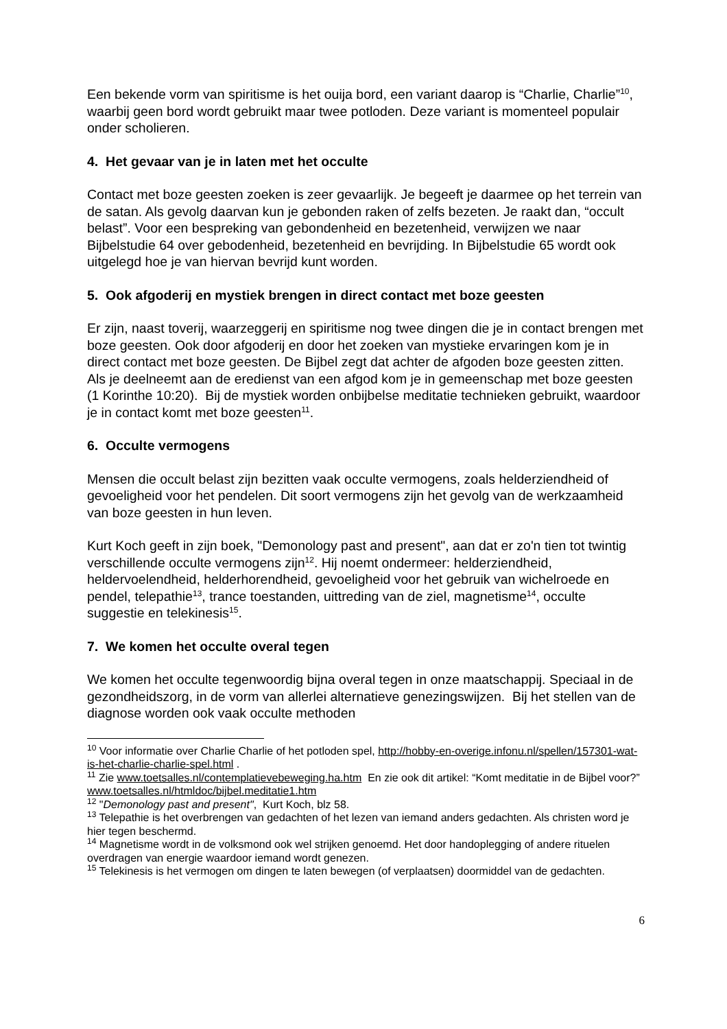Een bekende vorm van spiritisme is het ouija bord, een variant daarop is “Charlie, Charlie”<sup>10</sup>, waarbij geen bord wordt gebruikt maar twee potloden. Deze variant is momenteel populair onder scholieren.
4. Het gevaar van je in laten met het occulte
Contact met boze geesten zoeken is zeer gevaarlijk. Je begeeft je daarmee op het terrein van de satan. Als gevolg daarvan kun je gebonden raken of zelfs bezeten. Je raakt dan, “occult belast”. Voor een bespreking van gebondenheid en bezetenheid, verwijzen we naar Bijbelstudie 64 over gebodenheid, bezetenheid en bevrijding. In Bijbelstudie 65 wordt ook uitgelegd hoe je van hiervan bevrijd kunt worden.
5. Ook afgoderij en mystiek brengen in direct contact met boze geesten
Er zijn, naast toverij, waarzeggerij en spiritisme nog twee dingen die je in contact brengen met boze geesten. Ook door afgoderij en door het zoeken van mystieke ervaringen kom je in direct contact met boze geesten. De Bijbel zegt dat achter de afgoden boze geesten zitten. Als je deelneemt aan de eredienst van een afgod kom je in gemeenschap met boze geesten (1 Korinthe 10:20). Bij de mystiek worden onbijbelse meditatie technieken gebruikt, waardoor je in contact komt met boze geesten<sup>11</sup>.
6. Occulte vermogens
Mensen die occult belast zijn bezitten vaak occulte vermogens, zoals helderziendheid of gevoeligheid voor het pendelen. Dit soort vermogens zijn het gevolg van de werkzaamheid van boze geesten in hun leven.
Kurt Koch geeft in zijn boek, "Demonology past and present", aan dat er zo'n tien tot twintig verschillende occulte vermogens zijn<sup>12</sup>. Hij noemt ondermeer: helderziendheid, heldervoelendheid, helderhorendheid, gevoeligheid voor het gebruik van wichelroede en pendel, telepathie<sup>13</sup>, trance toestanden, uittreding van de ziel, magnetisme<sup>14</sup>, occulte suggestie en telekinesis<sup>15</sup>.
7. We komen het occulte overal tegen
We komen het occulte tegenwoordig bijna overal tegen in onze maatschappij. Speciaal in de gezondheidszorg, in de vorm van allerlei alternatieve genezingswijzen. Bij het stellen van de diagnose worden ook vaak occulte methoden
<sup>10</sup> Voor informatie over Charlie Charlie of het potloden spel, http://hobby-en-overige.infonu.nl/spellen/157301-wat-is-het-charlie-charlie-spel.html .
<sup>11</sup> Zie www.toetsalles.nl/contemplatievebeweging.ha.htm En zie ook dit artikel: “Komt meditatie in de Bijbel voor?” www.toetsalles.nl/htmldoc/bijbel.meditatie1.htm
<sup>12</sup> "Demonology past and present", Kurt Koch, blz 58.
<sup>13</sup> Telepathie is het overbrengen van gedachten of het lezen van iemand anders gedachten. Als christen word je hier tegen beschermd.
<sup>14</sup> Magnetisme wordt in de volksmond ook wel strijken genoemd. Het door handoplegging of andere rituelen overdragen van energie waardoor iemand wordt genezen.
<sup>15</sup> Telekinesis is het vermogen om dingen te laten bewegen (of verplaatsen) doormiddel van de gedachten.
6